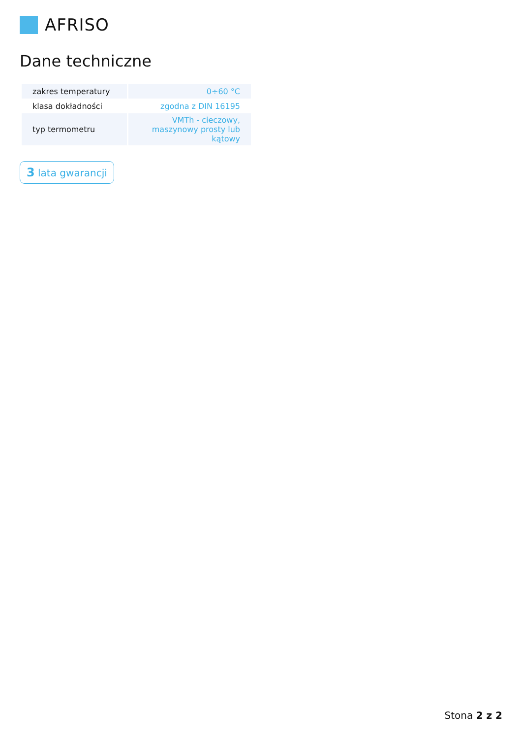AFRISO
Dane techniczne
| zakres temperatury | 0÷60 °C |
| klasa dokładności | zgodna z DIN 16195 |
| typ termometru | VMTh - cieczowy, maszynowy prosty lub kątowy |
3 lata gwarancji
Stona 2 z 2